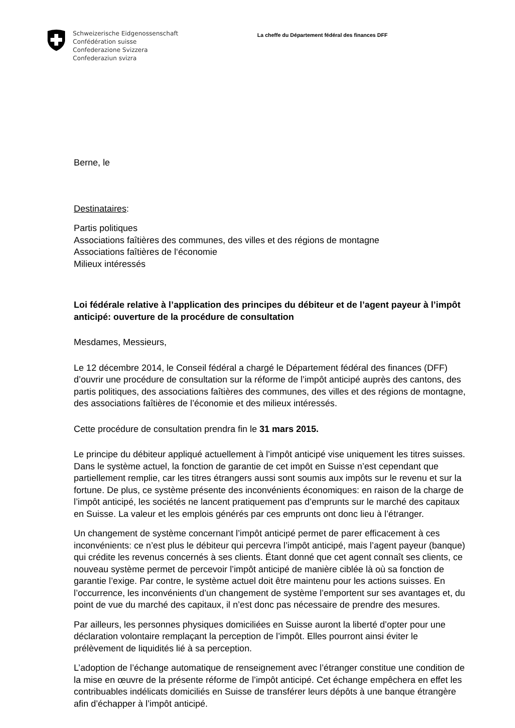Schweizerische Eidgenossenschaft
Confédération suisse
Confederazione Svizzera
Confederaziun svizra
La cheffe du Département fédéral des finances DFF
Berne, le
Destinataires:
Partis politiques
Associations faîtières des communes, des villes et des régions de montagne
Associations faîtières de l‘économie
Milieux intéressés
Loi fédérale relative à l’application des principes du débiteur et de l’agent payeur à l’impôt anticipé: ouverture de la procédure de consultation
Mesdames, Messieurs,
Le 12 décembre 2014, le Conseil fédéral a chargé le Département fédéral des finances (DFF) d’ouvrir une procédure de consultation sur la réforme de l’impôt anticipé auprès des cantons, des partis politiques, des associations faîtières des communes, des villes et des régions de montagne, des associations faîtières de l’économie et des milieux intéressés.
Cette procédure de consultation prendra fin le 31 mars 2015.
Le principe du débiteur appliqué actuellement à l’impôt anticipé vise uniquement les titres suisses. Dans le système actuel, la fonction de garantie de cet impôt en Suisse n’est cependant que partiellement remplie, car les titres étrangers aussi sont soumis aux impôts sur le revenu et sur la fortune. De plus, ce système présente des inconvénients économiques: en raison de la charge de l’impôt anticipé, les sociétés ne lancent pratiquement pas d’emprunts sur le marché des capitaux en Suisse. La valeur et les emplois générés par ces emprunts ont donc lieu à l’étranger.
Un changement de système concernant l’impôt anticipé permet de parer efficacement à ces inconvénients: ce n’est plus le débiteur qui percevra l’impôt anticipé, mais l’agent payeur (banque) qui crédite les revenus concernés à ses clients. Étant donné que cet agent connaît ses clients, ce nouveau système permet de percevoir l’impôt anticipé de manière ciblée là où sa fonction de garantie l’exige. Par contre, le système actuel doit être maintenu pour les actions suisses. En l’occurrence, les inconvénients d’un changement de système l’emportent sur ses avantages et, du point de vue du marché des capitaux, il n’est donc pas nécessaire de prendre des mesures.
Par ailleurs, les personnes physiques domiciliées en Suisse auront la liberté d’opter pour une déclaration volontaire remplaçant la perception de l’impôt. Elles pourront ainsi éviter le prélèvement de liquidités lié à sa perception.
L’adoption de l’échange automatique de renseignement avec l’étranger constitue une condition de la mise en œuvre de la présente réforme de l’impôt anticipé. Cet échange empêchera en effet les contribuables indélicats domiciliés en Suisse de transférer leurs dépôts à une banque étrangère afin d’échapper à l’impôt anticipé.